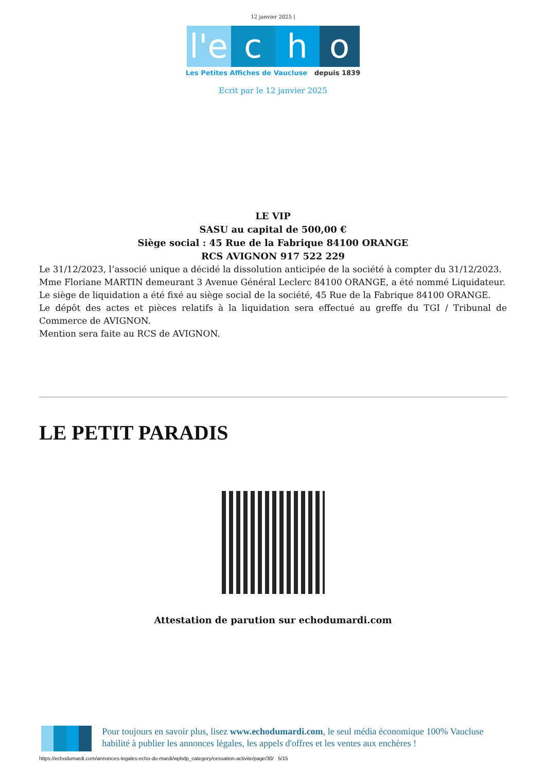12 janvier 2025 |
l'e c h o
Les Petites Affiches de Vaucluse depuis 1839
Ecrit par le 12 janvier 2025
LE VIP
SASU au capital de 500,00 €
Siège social : 45 Rue de la Fabrique 84100 ORANGE
RCS AVIGNON 917 522 229
Le 31/12/2023, l’associé unique a décidé la dissolution anticipée de la société à compter du 31/12/2023.
Mme Floriane MARTIN demeurant 3 Avenue Général Leclerc 84100 ORANGE, a été nommé Liquidateur.
Le siège de liquidation a été fixé au siège social de la société, 45 Rue de la Fabrique 84100 ORANGE.
Le dépôt des actes et pièces relatifs à la liquidation sera effectué au greffe du TGI / Tribunal de Commerce de AVIGNON.
Mention sera faite au RCS de AVIGNON.
LE PETIT PARADIS
Attestation de parution sur echodumardi.com
Pour toujours en savoir plus, lisez www.echodumardi.com, le seul média économique 100% Vaucluse habilité à publier les annonces légales, les appels d'offres et les ventes aux enchères !
https://echodumardi.com/annonces-legales-echo-du-mardi/wpbdp_category/cessation-activite/page/30/ 5/15